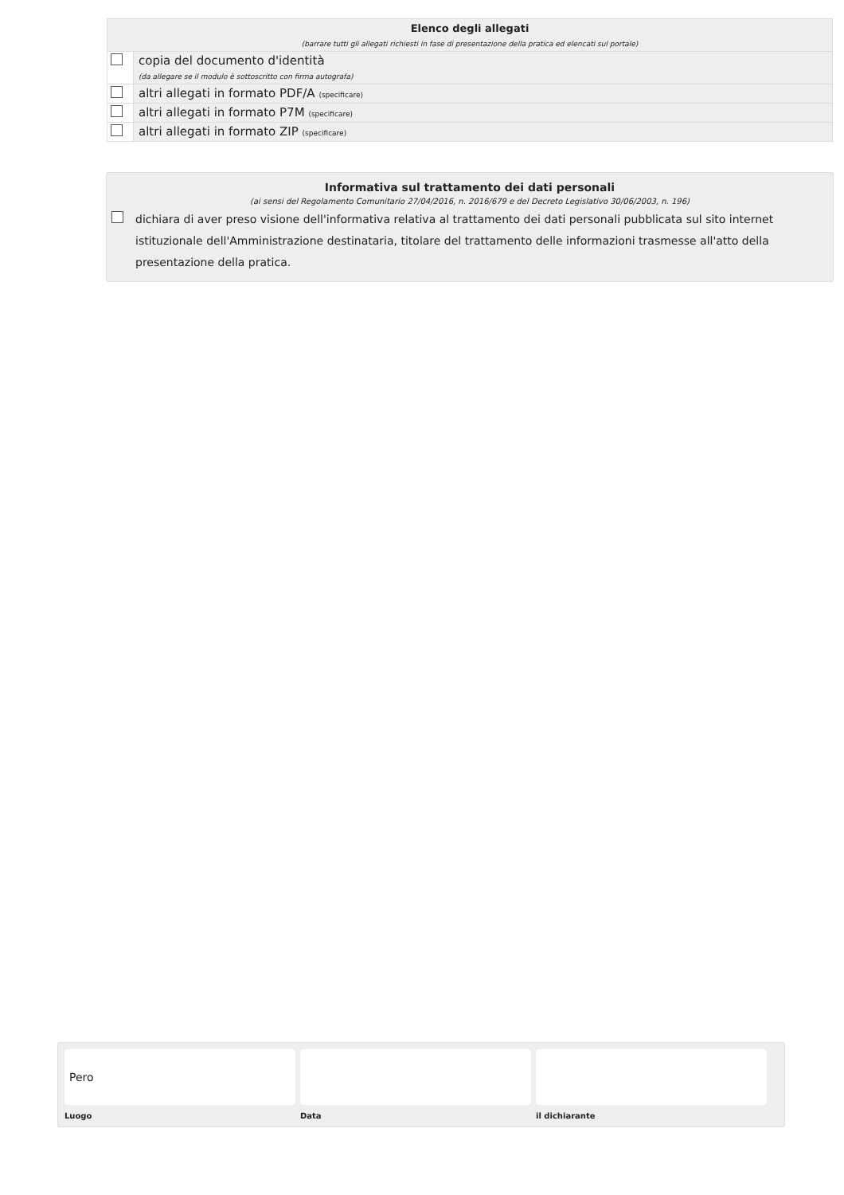| Elenco degli allegati (barrare tutti gli allegati richiesti in fase di presentazione della pratica ed elencati sul portale) | |
| | copia del documento d'identità (da allegare se il modulo è sottoscritto con firma autografa) |
| | altri allegati in formato PDF/A (specificare) |
| | altri allegati in formato P7M (specificare) |
| | altri allegati in formato ZIP (specificare) |
Informativa sul trattamento dei dati personali
(ai sensi del Regolamento Comunitario 27/04/2016, n. 2016/679 e del Decreto Legislativo 30/06/2003, n. 196)
dichiara di aver preso visione dell'informativa relativa al trattamento dei dati personali pubblicata sul sito internet istituzionale dell'Amministrazione destinataria, titolare del trattamento delle informazioni trasmesse all'atto della presentazione della pratica.
Pero
Luogo Data il dichiarante